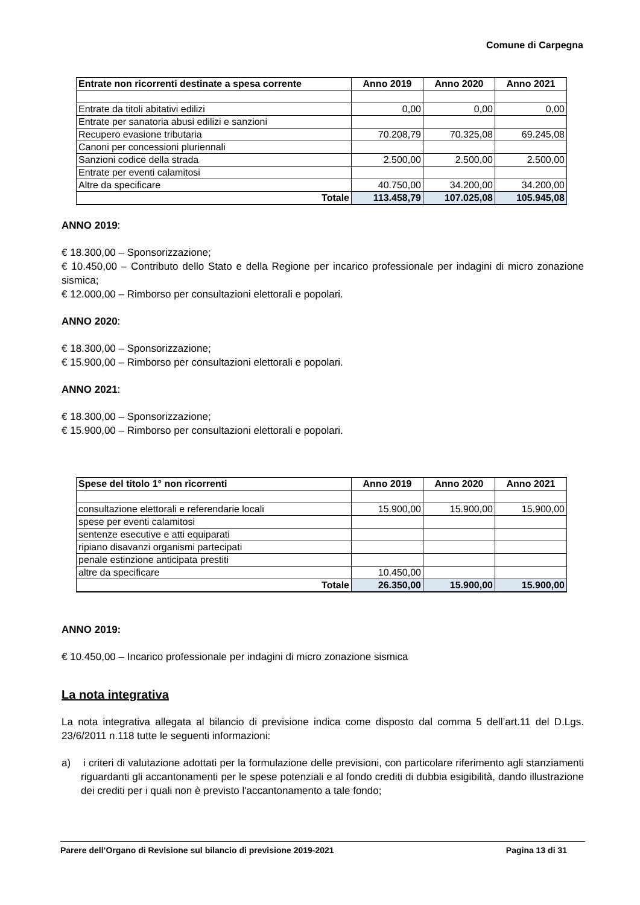Comune di Carpegna
| Entrate non ricorrenti destinate a spesa corrente | Anno 2019 | Anno 2020 | Anno 2021 |
| --- | --- | --- | --- |
| Entrate da titoli abitativi edilizi | 0,00 | 0,00 | 0,00 |
| Entrate per sanatoria abusi edilizi e sanzioni | | | |
| Recupero evasione tributaria | 70.208,79 | 70.325,08 | 69.245,08 |
| Canoni per concessioni pluriennali | | | |
| Sanzioni codice della strada | 2.500,00 | 2.500,00 | 2.500,00 |
| Entrate per eventi calamitosi | | | |
| Altre da specificare | 40.750,00 | 34.200,00 | 34.200,00 |
| Totale | 113.458,79 | 107.025,08 | 105.945,08 |
ANNO 2019:
€ 18.300,00 – Sponsorizzazione;
€ 10.450,00 – Contributo dello Stato e della Regione per incarico professionale per indagini di micro zonazione sismica;
€ 12.000,00 – Rimborso per consultazioni elettorali e popolari.
ANNO 2020:
€ 18.300,00 – Sponsorizzazione;
€ 15.900,00 – Rimborso per consultazioni elettorali e popolari.
ANNO 2021:
€ 18.300,00 – Sponsorizzazione;
€ 15.900,00 – Rimborso per consultazioni elettorali e popolari.
| Spese del titolo 1° non ricorrenti | Anno 2019 | Anno 2020 | Anno 2021 |
| --- | --- | --- | --- |
| consultazione elettorali e referendarie locali | 15.900,00 | 15.900,00 | 15.900,00 |
| spese per eventi calamitosi | | | |
| sentenze esecutive e atti equiparati | | | |
| ripiano disavanzi organismi partecipati | | | |
| penale estinzione anticipata prestiti | | | |
| altre da specificare | 10.450,00 | | |
| Totale | 26.350,00 | 15.900,00 | 15.900,00 |
ANNO 2019:
€ 10.450,00 – Incarico professionale per indagini di micro zonazione sismica
La nota integrativa
La nota integrativa allegata al bilancio di previsione indica come disposto dal comma 5 dell’art.11 del D.Lgs. 23/6/2011 n.118 tutte le seguenti informazioni:
a) i criteri di valutazione adottati per la formulazione delle previsioni, con particolare riferimento agli stanziamenti riguardanti gli accantonamenti per le spese potenziali e al fondo crediti di dubbia esigibilità, dando illustrazione dei crediti per i quali non è previsto l'accantonamento a tale fondo;
Parere dell’Organo di Revisione sul bilancio di previsione 2019-2021 Pagina 13 di 31